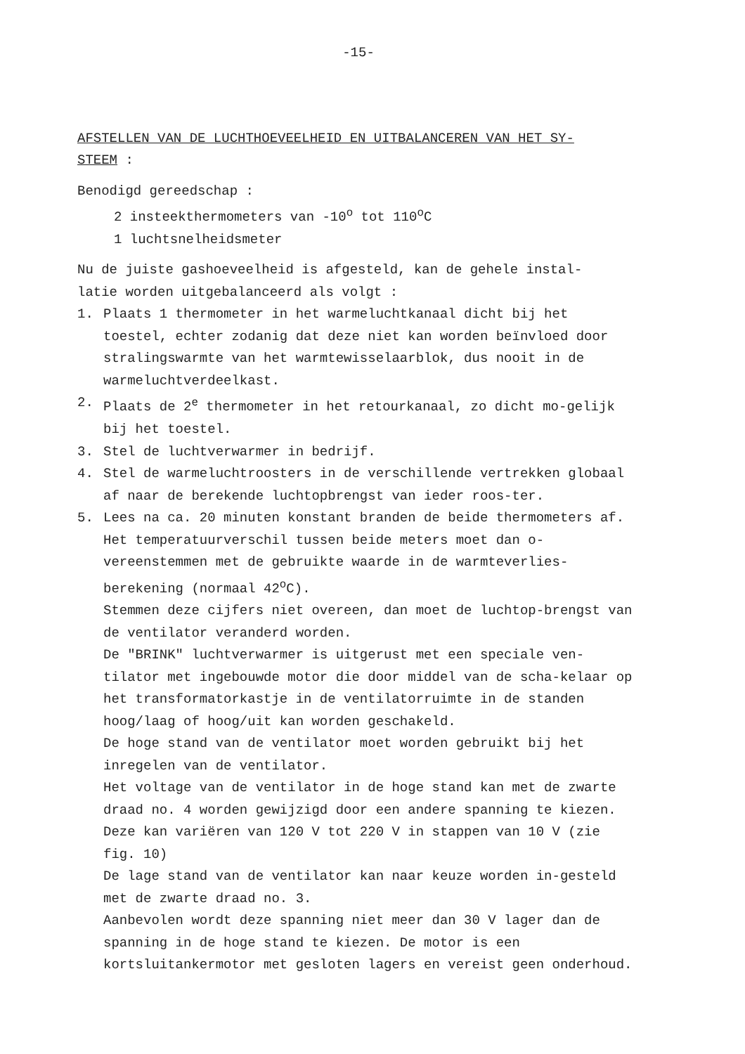-15-
AFSTELLEN VAN DE LUCHTHOEVEELHEID EN UITBALANCEREN VAN HET SY-
STEEM :
Benodigd gereedschap :
2 insteekthermometers van -10<sup>o</sup> tot 110<sup>o</sup>C
1 luchtsnelheidsmeter
Nu de juiste gashoeveelheid is afgesteld, kan de gehele instal-
latie worden uitgebalanceerd als volgt :
1. Plaats 1 thermometer in het warmeluchtkanaal dicht bij het toestel, echter zodanig dat deze niet kan worden beïnvloed door stralingswarmte van het warmtewisselaarblok, dus nooit in de warmeluchtverdeelkast.
2. Plaats de 2<sup>e</sup> thermometer in het retourkanaal, zo dicht mo-gelijk bij het toestel.
3. Stel de luchtverwarmer in bedrijf.
4. Stel de warmeluchtroosters in de verschillende vertrekken globaal af naar de berekende luchtopbrengst van ieder roos-ter.
5. Lees na ca. 20 minuten konstant branden de beide thermometers af. Het temperatuurverschil tussen beide meters moet dan o-vereenstemmen met de gebruikte waarde in de warmteverlies-berekening (normaal 42<sup>o</sup>C).
Stemmen deze cijfers niet overeen, dan moet de luchtop-brengst van de ventilator veranderd worden.
De "BRINK" luchtverwarmer is uitgerust met een speciale ven-tilator met ingebouwde motor die door middel van de scha-kelaar op het transformatorkastje in de ventilatorruimte in de standen hoog/laag of hoog/uit kan worden geschakeld.
De hoge stand van de ventilator moet worden gebruikt bij het inregelen van de ventilator.
Het voltage van de ventilator in de hoge stand kan met de zwarte draad no. 4 worden gewijzigd door een andere spanning te kiezen. Deze kan variëren van 120 V tot 220 V in stappen van 10 V (zie fig. 10)
De lage stand van de ventilator kan naar keuze worden in-gesteld met de zwarte draad no. 3.
Aanbevolen wordt deze spanning niet meer dan 30 V lager dan de spanning in de hoge stand te kiezen. De motor is een kortsluitankermotor met gesloten lagers en vereist geen onderhoud.